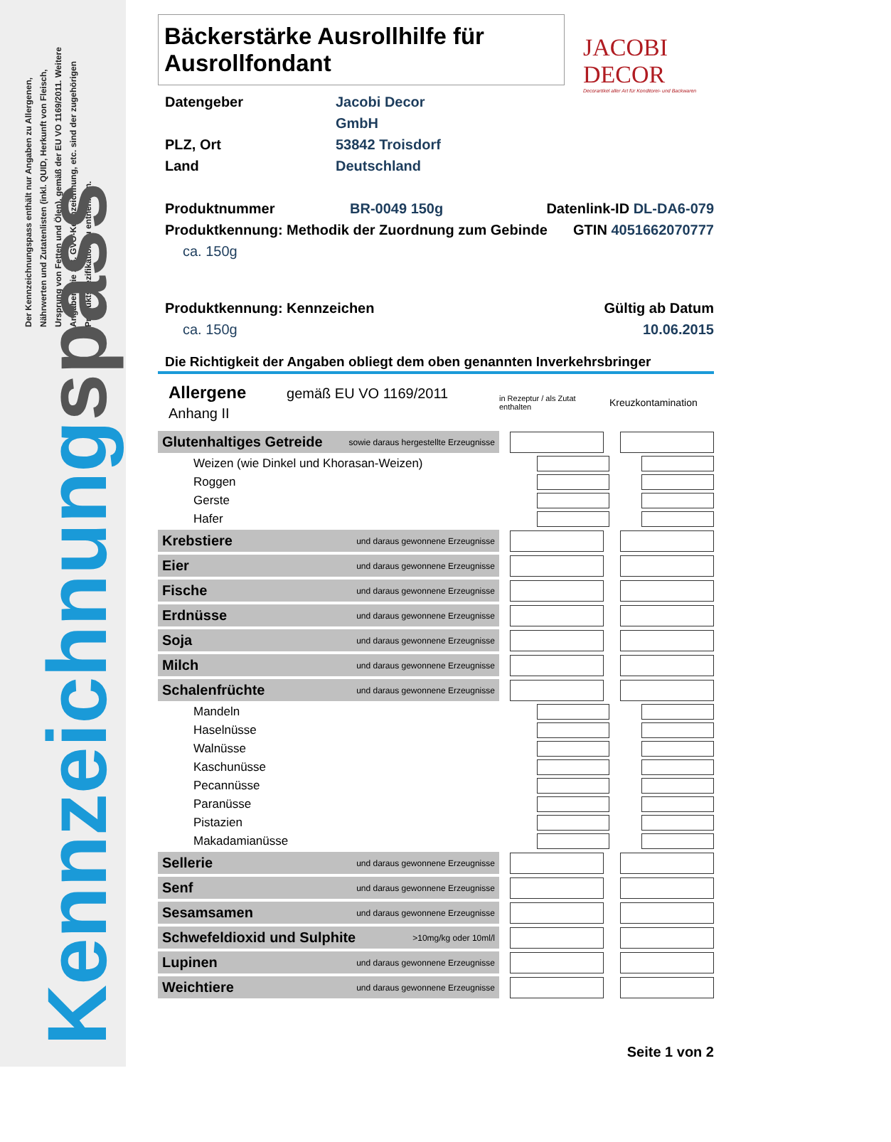Der Kennzeichnungspass enthält nur Angaben zu Allergenen, Nährwerten und Zutatenlisten (inkl. QUID, Herkunft von Fleisch, Ursprung von Fetten und Ölen), gemäß der EU VO 1169/2011. Weitere Angaben wie z.B. GVO-Kennzeichnung, etc. sind der zugehörigen Produktspezifikation zu entnehmen.
Kennzeichnung spass
Bäckerstärke Ausrollhilfe für Ausrollfondant
JACOBI DECOR
Decorartikel aller Art für Konditorei- und Backwaren
Datengeber Jacobi Decor GmbH
PLZ, Ort 53842 Troisdorf
Land Deutschland
Produktnummer BR-0049 150g Datenlink-ID DL-DA6-079
Produktkennung: Methodik der Zuordnung zum Gebinde
GTIN 4051662070777
ca. 150g
Produktkennung: Kennzeichen
ca. 150g
Gültig ab Datum
10.06.2015
Die Richtigkeit der Angaben obliegt dem oben genannten Inverkehrsbringer
| Allergene gemäß EU VO 1169/2011 Anhang II | in Rezeptur / als Zutat enthalten | Kreuzkontamination |
| Glutenhaltiges Getreide sowie daraus hergestellte Erzeugnisse | | |
| Weizen (wie Dinkel und Khorasan-Weizen) | | |
| Roggen | | |
| Gerste | | |
| Hafer | | |
| Krebstiere und daraus gewonnene Erzeugnisse | | |
| Eier und daraus gewonnene Erzeugnisse | | |
| Fische und daraus gewonnene Erzeugnisse | | |
| Erdnüsse und daraus gewonnene Erzeugnisse | | |
| Soja und daraus gewonnene Erzeugnisse | | |
| Milch und daraus gewonnene Erzeugnisse | | |
| Schalenfrüchte und daraus gewonnene Erzeugnisse | | |
| Mandeln | | |
| Haselnüsse | | |
| Walnüsse | | |
| Kaschunüsse | | |
| Pecannüsse | | |
| Paranüsse | | |
| Pistazien | | |
| Makadamianüsse | | |
| Sellerie und daraus gewonnene Erzeugnisse | | |
| Senf und daraus gewonnene Erzeugnisse | | |
| Sesamsamen und daraus gewonnene Erzeugnisse | | |
| Schwefeldioxid und Sulphite >10mg/kg oder 10ml/l | | |
| Lupinen und daraus gewonnene Erzeugnisse | | |
| Weichtiere und daraus gewonnene Erzeugnisse | | |
Seite 1 von 2